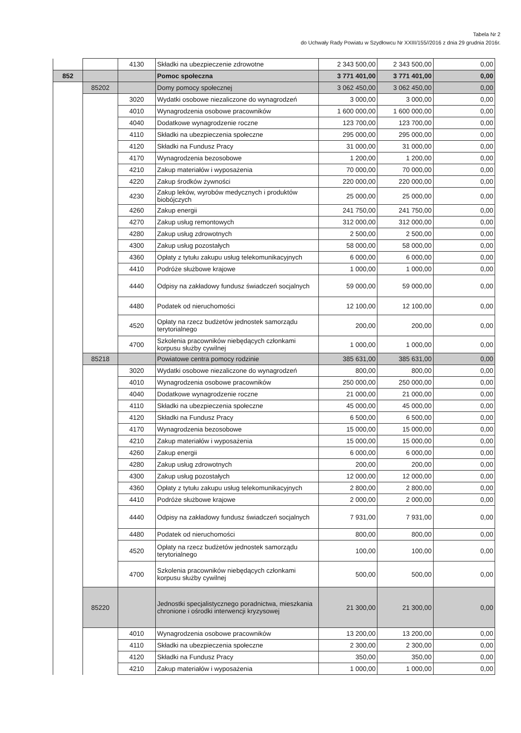Tabela Nr 2
do Uchwały Rady Powiatu w Szydłowcu Nr XXIII/155//2016 z dnia 29 grudnia 2016r.
| | | 4130 | Składki na ubezpieczenie zdrowotne | 2 343 500,00 | 2 343 500,00 | 0,00 |
| 852 | | | Pomoc społeczna | 3 771 401,00 | 3 771 401,00 | 0,00 |
| | 85202 | | Domy pomocy społecznej | 3 062 450,00 | 3 062 450,00 | 0,00 |
| | | 3020 | Wydatki osobowe niezaliczone do wynagrodzeń | 3 000,00 | 3 000,00 | 0,00 |
| | | 4010 | Wynagrodzenia osobowe pracowników | 1 600 000,00 | 1 600 000,00 | 0,00 |
| | | 4040 | Dodatkowe wynagrodzenie roczne | 123 700,00 | 123 700,00 | 0,00 |
| | | 4110 | Składki na ubezpieczenia społeczne | 295 000,00 | 295 000,00 | 0,00 |
| | | 4120 | Składki na Fundusz Pracy | 31 000,00 | 31 000,00 | 0,00 |
| | | 4170 | Wynagrodzenia bezosobowe | 1 200,00 | 1 200,00 | 0,00 |
| | | 4210 | Zakup materiałów i wyposażenia | 70 000,00 | 70 000,00 | 0,00 |
| | | 4220 | Zakup środków żywności | 220 000,00 | 220 000,00 | 0,00 |
| | | 4230 | Zakup leków, wyrobów medycznych i produktów biobójczych | 25 000,00 | 25 000,00 | 0,00 |
| | | 4260 | Zakup energii | 241 750,00 | 241 750,00 | 0,00 |
| | | 4270 | Zakup usług remontowych | 312 000,00 | 312 000,00 | 0,00 |
| | | 4280 | Zakup usług zdrowotnych | 2 500,00 | 2 500,00 | 0,00 |
| | | 4300 | Zakup usług pozostałych | 58 000,00 | 58 000,00 | 0,00 |
| | | 4360 | Opłaty z tytułu zakupu usług telekomunikacyjnych | 6 000,00 | 6 000,00 | 0,00 |
| | | 4410 | Podróże służbowe krajowe | 1 000,00 | 1 000,00 | 0,00 |
| | | 4440 | Odpisy na zakładowy fundusz świadczeń socjalnych | 59 000,00 | 59 000,00 | 0,00 |
| | | 4480 | Podatek od nieruchomości | 12 100,00 | 12 100,00 | 0,00 |
| | | 4520 | Opłaty na rzecz budżetów jednostek samorządu terytorialnego | 200,00 | 200,00 | 0,00 |
| | | 4700 | Szkolenia pracowników niebędących członkami korpusu służby cywilnej | 1 000,00 | 1 000,00 | 0,00 |
| | 85218 | | Powiatowe centra pomocy rodzinie | 385 631,00 | 385 631,00 | 0,00 |
| | | 3020 | Wydatki osobowe niezaliczone do wynagrodzeń | 800,00 | 800,00 | 0,00 |
| | | 4010 | Wynagrodzenia osobowe pracowników | 250 000,00 | 250 000,00 | 0,00 |
| | | 4040 | Dodatkowe wynagrodzenie roczne | 21 000,00 | 21 000,00 | 0,00 |
| | | 4110 | Składki na ubezpieczenia społeczne | 45 000,00 | 45 000,00 | 0,00 |
| | | 4120 | Składki na Fundusz Pracy | 6 500,00 | 6 500,00 | 0,00 |
| | | 4170 | Wynagrodzenia bezosobowe | 15 000,00 | 15 000,00 | 0,00 |
| | | 4210 | Zakup materiałów i wyposażenia | 15 000,00 | 15 000,00 | 0,00 |
| | | 4260 | Zakup energii | 6 000,00 | 6 000,00 | 0,00 |
| | | 4280 | Zakup usług zdrowotnych | 200,00 | 200,00 | 0,00 |
| | | 4300 | Zakup usług pozostałych | 12 000,00 | 12 000,00 | 0,00 |
| | | 4360 | Opłaty z tytułu zakupu usług telekomunikacyjnych | 2 800,00 | 2 800,00 | 0,00 |
| | | 4410 | Podróże służbowe krajowe | 2 000,00 | 2 000,00 | 0,00 |
| | | 4440 | Odpisy na zakładowy fundusz świadczeń socjalnych | 7 931,00 | 7 931,00 | 0,00 |
| | | 4480 | Podatek od nieruchomości | 800,00 | 800,00 | 0,00 |
| | | 4520 | Opłaty na rzecz budżetów jednostek samorządu terytorialnego | 100,00 | 100,00 | 0,00 |
| | | 4700 | Szkolenia pracowników niebędących członkami korpusu służby cywilnej | 500,00 | 500,00 | 0,00 |
| | 85220 | | Jednostki specjalistycznego poradnictwa, mieszkania chronione i ośrodki interwencji kryzysowej | 21 300,00 | 21 300,00 | 0,00 |
| | | 4010 | Wynagrodzenia osobowe pracowników | 13 200,00 | 13 200,00 | 0,00 |
| | | 4110 | Składki na ubezpieczenia społeczne | 2 300,00 | 2 300,00 | 0,00 |
| | | 4120 | Składki na Fundusz Pracy | 350,00 | 350,00 | 0,00 |
| | | 4210 | Zakup materiałów i wyposażenia | 1 000,00 | 1 000,00 | 0,00 |